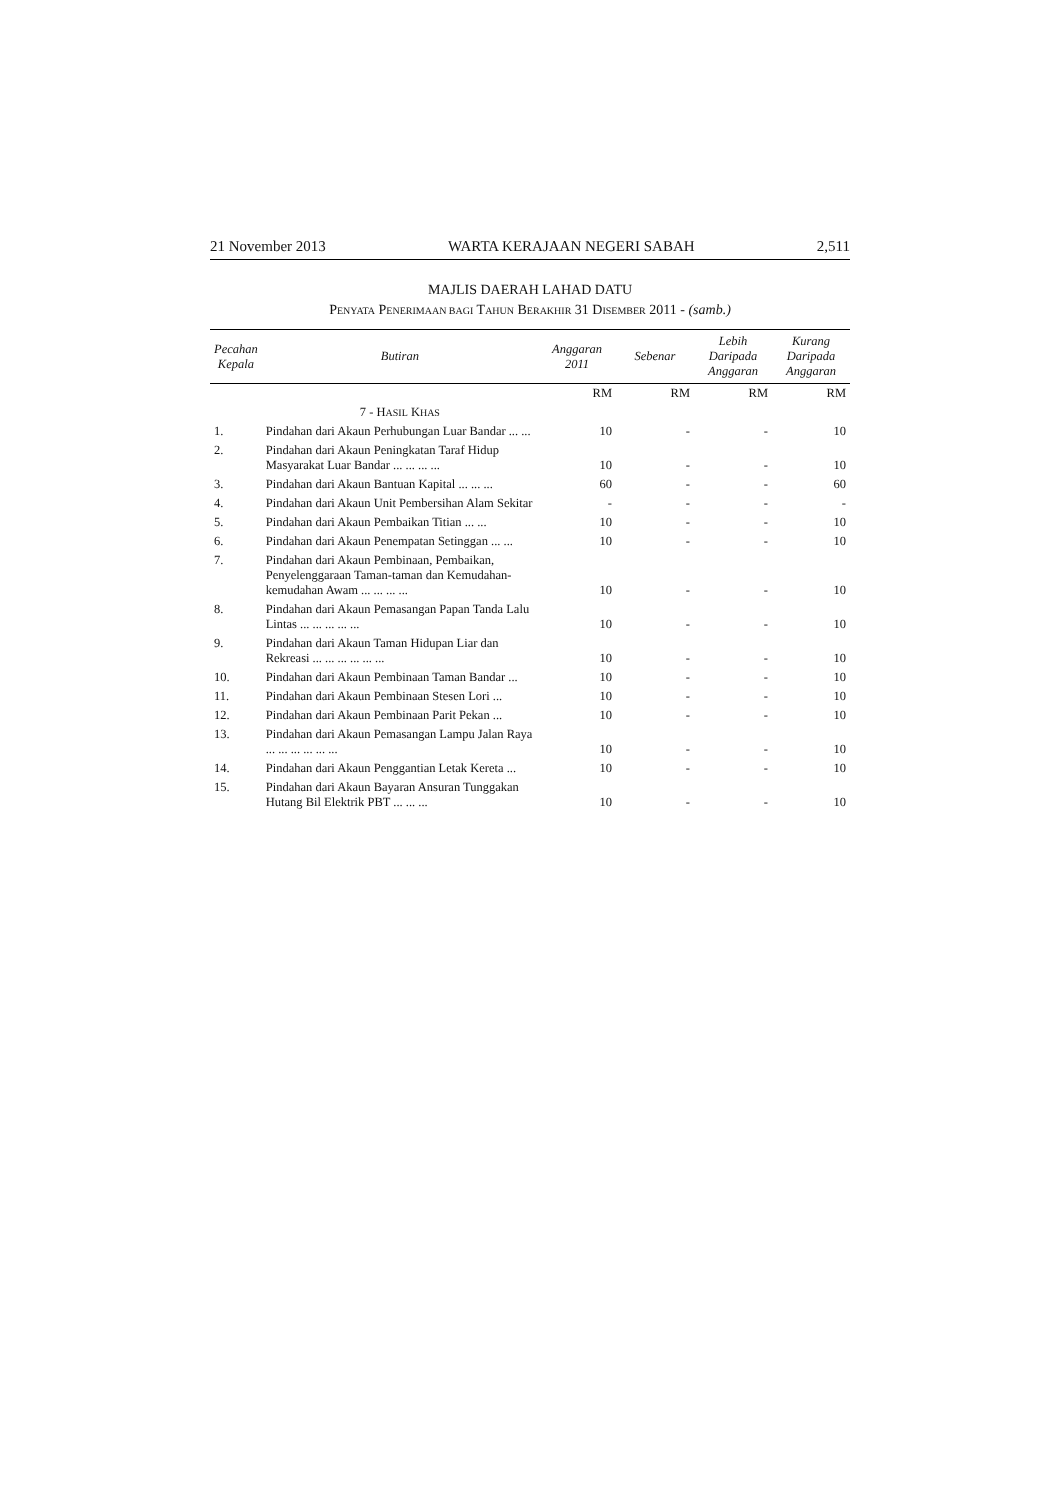21 November 2013 WARTA KERAJAAN NEGERI SABAH 2,511
MAJLIS DAERAH LAHAD DATU
PENYATA PENERIMAAN BAGI TAHUN BERAKHIR 31 DISEMBER 2011 - (samb.)
| Pecahan Kepala | Butiran | Anggaran 2011 | Sebenar | Lebih Daripada Anggaran | Kurang Daripada Anggaran |
| --- | --- | --- | --- | --- | --- |
| | | RM | RM | RM | RM |
| | 7 - H ASIL K HAS | | | | |
| 1. | Pindahan dari Akaun Perhubungan Luar Bandar ... ... | 10 | - | - | 10 |
| 2. | Pindahan dari Akaun Peningkatan Taraf Hidup Masyarakat Luar Bandar ... ... ... ... | 10 | - | - | 10 |
| 3. | Pindahan dari Akaun Bantuan Kapital ... ... ... | 60 | - | - | 60 |
| 4. | Pindahan dari Akaun Unit Pembersihan Alam Sekitar | - | - | - | - |
| 5. | Pindahan dari Akaun Pembaikan Titian ... ... | 10 | - | - | 10 |
| 6. | Pindahan dari Akaun Penempatan Setinggan ... ... | 10 | - | - | 10 |
| 7. | Pindahan dari Akaun Pembinaan, Pembaikan, Penyelenggaraan Taman-taman dan Kemudahan-kemudahan Awam ... ... ... ... | 10 | - | - | 10 |
| 8. | Pindahan dari Akaun Pemasangan Papan Tanda Lalu Lintas ... ... ... ... ... | 10 | - | - | 10 |
| 9. | Pindahan dari Akaun Taman Hidupan Liar dan Rekreasi ... ... ... ... ... ... | 10 | - | - | 10 |
| 10. | Pindahan dari Akaun Pembinaan Taman Bandar ... | 10 | - | - | 10 |
| 11. | Pindahan dari Akaun Pembinaan Stesen Lori ... | 10 | - | - | 10 |
| 12. | Pindahan dari Akaun Pembinaan Parit Pekan ... | 10 | - | - | 10 |
| 13. | Pindahan dari Akaun Pemasangan Lampu Jalan Raya ... ... ... ... ... ... | 10 | - | - | 10 |
| 14. | Pindahan dari Akaun Penggantian Letak Kereta ... | 10 | - | - | 10 |
| 15. | Pindahan dari Akaun Bayaran Ansuran Tunggakan Hutang Bil Elektrik PBT ... ... ... | 10 | - | - | 10 |